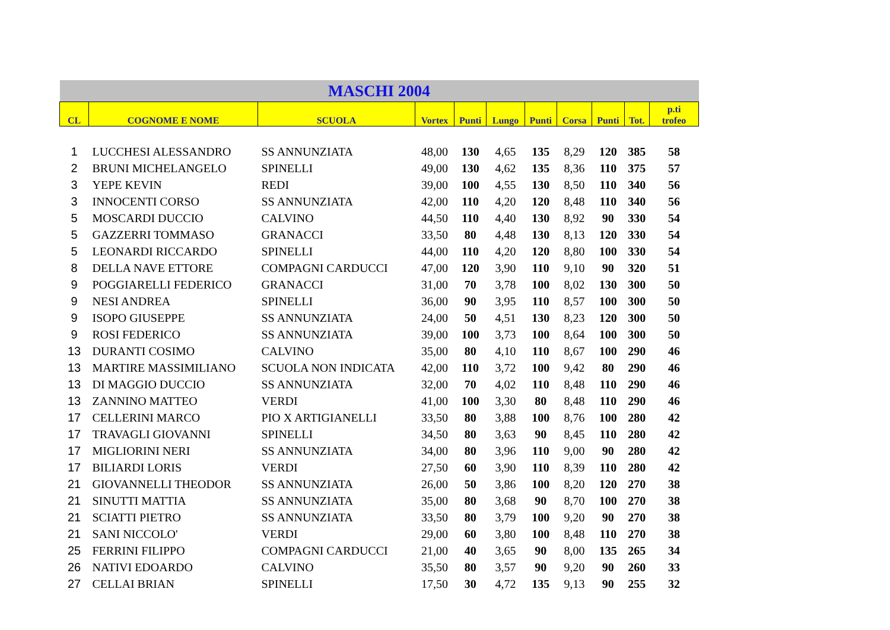| MASCHI 2004 | | | | | | | | | | |
| CL | COGNOME E NOME | SCUOLA | Vortex | Punti | Lungo | Punti | Corsa | Punti | Tot. | p.ti trofeo |
| 1 | LUCCHESI ALESSANDRO | SS ANNUNZIATA | 48,00 | 130 | 4,65 | 135 | 8,29 | 120 | 385 | 58 |
| 2 | BRUNI MICHELANGELO | SPINELLI | 49,00 | 130 | 4,62 | 135 | 8,36 | 110 | 375 | 57 |
| 3 | YEPE KEVIN | REDI | 39,00 | 100 | 4,55 | 130 | 8,50 | 110 | 340 | 56 |
| 3 | INNOCENTI CORSO | SS ANNUNZIATA | 42,00 | 110 | 4,20 | 120 | 8,48 | 110 | 340 | 56 |
| 5 | MOSCARDI DUCCIO | CALVINO | 44,50 | 110 | 4,40 | 130 | 8,92 | 90 | 330 | 54 |
| 5 | GAZZERRI TOMMASO | GRANACCI | 33,50 | 80 | 4,48 | 130 | 8,13 | 120 | 330 | 54 |
| 5 | LEONARDI RICCARDO | SPINELLI | 44,00 | 110 | 4,20 | 120 | 8,80 | 100 | 330 | 54 |
| 8 | DELLA NAVE ETTORE | COMPAGNI CARDUCCI | 47,00 | 120 | 3,90 | 110 | 9,10 | 90 | 320 | 51 |
| 9 | POGGIARELLI FEDERICO | GRANACCI | 31,00 | 70 | 3,78 | 100 | 8,02 | 130 | 300 | 50 |
| 9 | NESI ANDREA | SPINELLI | 36,00 | 90 | 3,95 | 110 | 8,57 | 100 | 300 | 50 |
| 9 | ISOPO GIUSEPPE | SS ANNUNZIATA | 24,00 | 50 | 4,51 | 130 | 8,23 | 120 | 300 | 50 |
| 9 | ROSI FEDERICO | SS ANNUNZIATA | 39,00 | 100 | 3,73 | 100 | 8,64 | 100 | 300 | 50 |
| 13 | DURANTI COSIMO | CALVINO | 35,00 | 80 | 4,10 | 110 | 8,67 | 100 | 290 | 46 |
| 13 | MARTIRE MASSIMILIANO | SCUOLA NON INDICATA | 42,00 | 110 | 3,72 | 100 | 9,42 | 80 | 290 | 46 |
| 13 | DI MAGGIO DUCCIO | SS ANNUNZIATA | 32,00 | 70 | 4,02 | 110 | 8,48 | 110 | 290 | 46 |
| 13 | ZANNINO MATTEO | VERDI | 41,00 | 100 | 3,30 | 80 | 8,48 | 110 | 290 | 46 |
| 17 | CELLERINI MARCO | PIO X ARTIGIANELLI | 33,50 | 80 | 3,88 | 100 | 8,76 | 100 | 280 | 42 |
| 17 | TRAVAGLI GIOVANNI | SPINELLI | 34,50 | 80 | 3,63 | 90 | 8,45 | 110 | 280 | 42 |
| 17 | MIGLIORINI NERI | SS ANNUNZIATA | 34,00 | 80 | 3,96 | 110 | 9,00 | 90 | 280 | 42 |
| 17 | BILIARDI LORIS | VERDI | 27,50 | 60 | 3,90 | 110 | 8,39 | 110 | 280 | 42 |
| 21 | GIOVANNELLI THEODOR | SS ANNUNZIATA | 26,00 | 50 | 3,86 | 100 | 8,20 | 120 | 270 | 38 |
| 21 | SINUTTI MATTIA | SS ANNUNZIATA | 35,00 | 80 | 3,68 | 90 | 8,70 | 100 | 270 | 38 |
| 21 | SCIATTI PIETRO | SS ANNUNZIATA | 33,50 | 80 | 3,79 | 100 | 9,20 | 90 | 270 | 38 |
| 21 | SANI NICCOLO' | VERDI | 29,00 | 60 | 3,80 | 100 | 8,48 | 110 | 270 | 38 |
| 25 | FERRINI FILIPPO | COMPAGNI CARDUCCI | 21,00 | 40 | 3,65 | 90 | 8,00 | 135 | 265 | 34 |
| 26 | NATIVI EDOARDO | CALVINO | 35,50 | 80 | 3,57 | 90 | 9,20 | 90 | 260 | 33 |
| 27 | CELLAI BRIAN | SPINELLI | 17,50 | 30 | 4,72 | 135 | 9,13 | 90 | 255 | 32 |